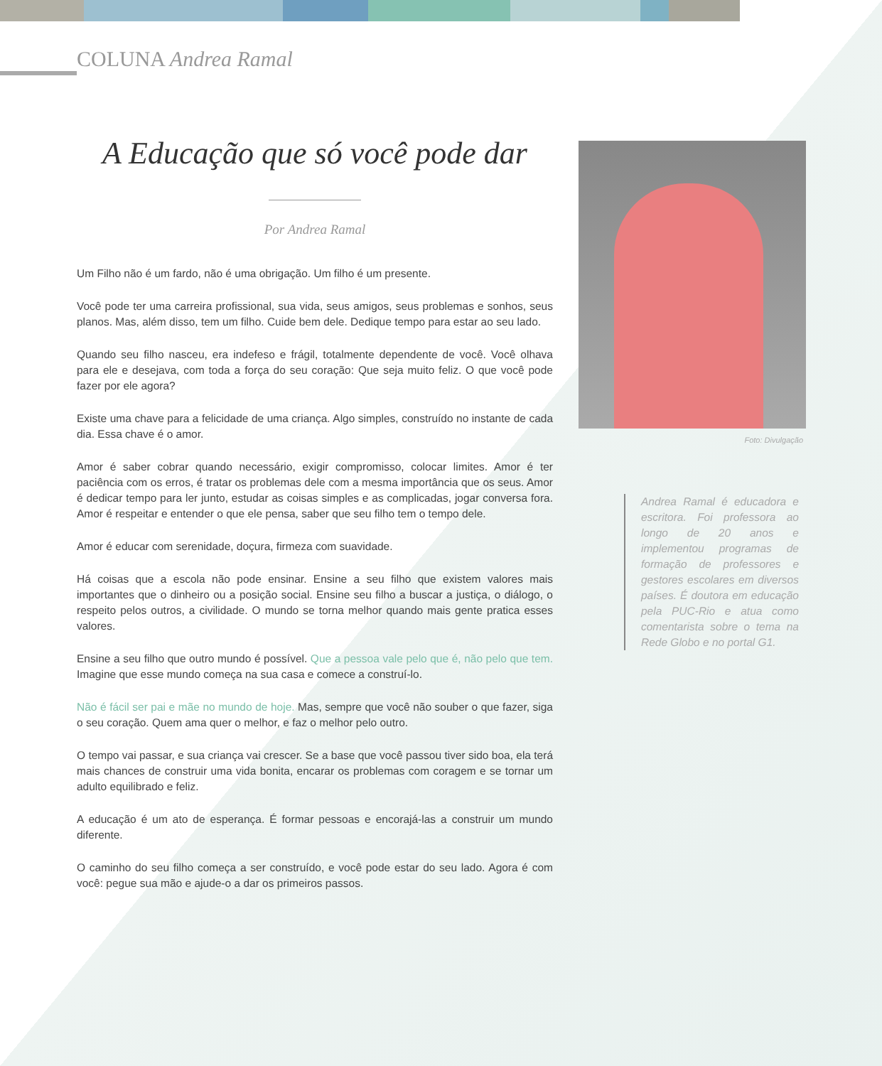COLUNA Andrea Ramal
A Educação que só você pode dar
Por Andrea Ramal
Um Filho não é um fardo, não é uma obrigação. Um filho é um presente.
Você pode ter uma carreira profissional, sua vida, seus amigos, seus problemas e sonhos, seus planos. Mas, além disso, tem um filho. Cuide bem dele. Dedique tempo para estar ao seu lado.
Quando seu filho nasceu, era indefeso e frágil, totalmente dependente de você. Você olhava para ele e desejava, com toda a força do seu coração: Que seja muito feliz. O que você pode fazer por ele agora?
Existe uma chave para a felicidade de uma criança. Algo simples, construído no instante de cada dia. Essa chave é o amor.
Amor é saber cobrar quando necessário, exigir compromisso, colocar limites. Amor é ter paciência com os erros, é tratar os problemas dele com a mesma importância que os seus. Amor é dedicar tempo para ler junto, estudar as coisas simples e as complicadas, jogar conversa fora. Amor é respeitar e entender o que ele pensa, saber que seu filho tem o tempo dele.
Amor é educar com serenidade, doçura, firmeza com suavidade.
Há coisas que a escola não pode ensinar. Ensine a seu filho que existem valores mais importantes que o dinheiro ou a posição social. Ensine seu filho a buscar a justiça, o diálogo, o respeito pelos outros, a civilidade. O mundo se torna melhor quando mais gente pratica esses valores.
Ensine a seu filho que outro mundo é possível. Que a pessoa vale pelo que é, não pelo que tem. Imagine que esse mundo começa na sua casa e comece a construí-lo.
Não é fácil ser pai e mãe no mundo de hoje. Mas, sempre que você não souber o que fazer, siga o seu coração. Quem ama quer o melhor, e faz o melhor pelo outro.
O tempo vai passar, e sua criança vai crescer. Se a base que você passou tiver sido boa, ela terá mais chances de construir uma vida bonita, encarar os problemas com coragem e se tornar um adulto equilibrado e feliz.
A educação é um ato de esperança. É formar pessoas e encorajá-las a construir um mundo diferente.
O caminho do seu filho começa a ser construído, e você pode estar do seu lado. Agora é com você: pegue sua mão e ajude-o a dar os primeiros passos.
Foto: Divulgação
Andrea Ramal é educadora e escritora. Foi professora ao longo de 20 anos e implementou programas de formação de professores e gestores escolares em diversos países. É doutora em educação pela PUC-Rio e atua como comentarista sobre o tema na Rede Globo e no portal G1.